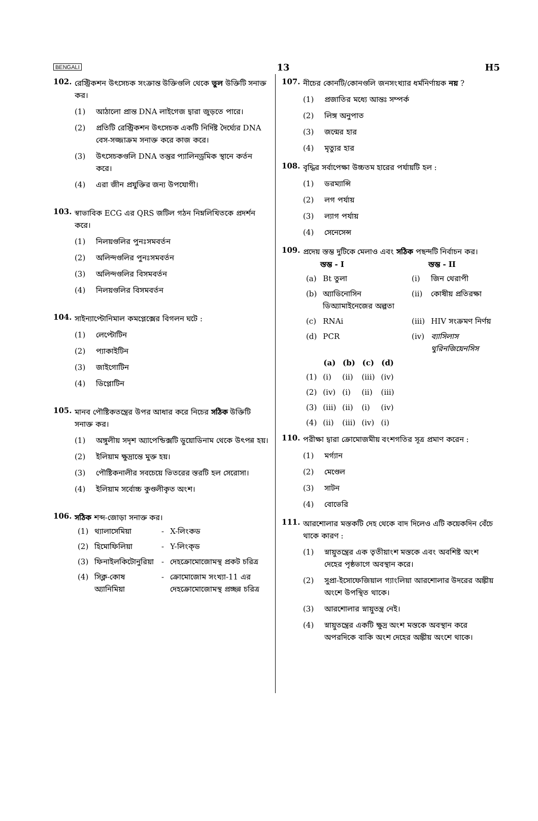BENGALI 13 H5
102.
রেস্ট্রিকশন উৎসেচক সংক্রান্ত উক্তিগুলি থেকে ভুল উক্তিটি সনাক্ত কর।
(1) আঠালো প্রান্ত DNA লাইগেজ দ্বারা জুড়তে পারে।
(2) প্রতিটি রেস্ট্রিকশন উৎসেচক একটি নির্দিষ্ট দৈর্ঘ্যের DNA বেস-সজ্জাক্রম সনাক্ত করে কাজ করে।
(3) উৎসেচকগুলি DNA তন্তুর প্যালিনড্রমিক স্থানে কর্তন করে।
(4) এরা জীন প্রযুক্তির জন্য উপযোগী।
103.
স্বাভাবিক ECG এর QRS জটিল গঠন নিম্নলিখিতকে প্রদর্শন করে।
(1) নিলয়গুলির পুনঃসমবর্তন
(2) অলিন্দগুলির পুনঃসমবর্তন
(3) অলিন্দগুলির বিসমবর্তন
(4) নিলয়গুলির বিসমবর্তন
104.
সাইন্যাপ্টোনিমাল কমপ্লেক্সের বিগলন ঘটে :
(1) লেপ্টোটিন
(2) প্যাকাইটিন
(3) জাইগোটিন
(4) ডিপ্লোটিন
105.
মানব পৌষ্টিকতন্ত্রের উপর আধার করে নিচের সঠিক উক্তিটি সনাক্ত কর।
(1) অঙ্গুলীয় সদৃশ অ্যাপেন্ডিক্সটি ডুয়োডিনাম থেকে উৎপন্ন হয়।
(2) ইলিয়াম ক্ষুদ্রান্তে মুক্ত হয়।
(3) পৌষ্টিকনালীর সবচেয়ে ভিতরের স্তরটি হল সেরোসা।
(4) ইলিয়াম সর্বোচ্চ কুণ্ডলীকৃত অংশ।
106.
সঠিক শব্দ-জোড়া সনাক্ত কর।
| (1) | থ্যালাসেমিয়া | - | X-লিংকড |
| (2) | হিমোফিলিয়া | - | Y-লিংক্ড |
| (3) | ফিনাইলকিটোনুরিয়া | - | দেহক্রোমোজোমস্থ প্রকট চরিত্র |
| (4) | সিক্ল-কোষ অ্যানিমিয়া | - | ক্রোমোজোম সংখ্যা-11 এর দেহক্রোমোজোমস্থ প্রচ্ছন্ন চরিত্র |
107.
নীচের কোনটি/কোনগুলি জনসংখ্যার ধর্মনির্ণায়ক নয় ?
(1) প্রজাতির মধ্যে আন্তঃ সম্পর্ক
(2) লিঙ্গ অনুপাত
(3) জন্মের হার
(4) মৃত্যুর হার
108.
বৃদ্ধির সর্বাপেক্ষা উচ্চতম হারের পর্যায়টি হল :
(1) ডরম্যান্সি
(2) লগ পর্যায়
(3) ল্যাগ পর্যায়
(4) সেনেসেন্স
109.
প্রদেয় স্তম্ভ দুটিকে মেলাও এবং সঠিক পছন্দটি নির্বাচন কর।
| | স্তম্ভ - I | | স্তম্ভ - II |
| --- | --- | --- | --- |
| (a) | Bt তুলা | (i) | জিন থেরাপী |
| (b) | অ্যাডিনোসিন ডিঅ্যামাইনেজের অল্পতা | (ii) | কোষীয় প্রতিরক্ষা |
| (c) | RNAi | (iii) | HIV সংক্রমণ নির্ণয় |
| (d) | PCR | (iv) | ব্যাসিলাস থুরিনজিয়েনসিস |
| | (a) | (b) | (c) | (d) |
| --- | --- | --- | --- | --- |
| (1) | (i) | (ii) | (iii) | (iv) |
| (2) | (iv) | (i) | (ii) | (iii) |
| (3) | (iii) | (ii) | (i) | (iv) |
| (4) | (ii) | (iii) | (iv) | (i) |
110.
পরীক্ষা দ্বারা ক্রোমোজমীয় বংশগতির সূত্র প্রমাণ করেন :
(1) মর্গ্যান
(2) মেণ্ডেল
(3) সাটন
(4) বোভেরি
111.
আরশোলার মস্তকটি দেহ থেকে বাদ দিলেও এটি কয়েকদিন বেঁচে থাকে কারণ :
(1) স্নায়ুতন্ত্রের এক তৃতীয়াংশ মস্তকে এবং অবশিষ্ট অংশ দেহের পৃষ্ঠভাগে অবস্থান করে।
(2) সুপ্রা-ইসোফেজিয়াল গ্যাংলিয়া আরশোলার উদরের অঙ্কীয় অংশে উপস্থিত থাকে।
(3) আরশোলার স্নায়ুতন্ত্র নেই।
(4) স্নায়ুতন্ত্রের একটি ক্ষুদ্র অংশ মস্তকে অবস্থান করে অপরদিকে বাকি অংশ দেহের অঙ্কীয় অংশে থাকে।